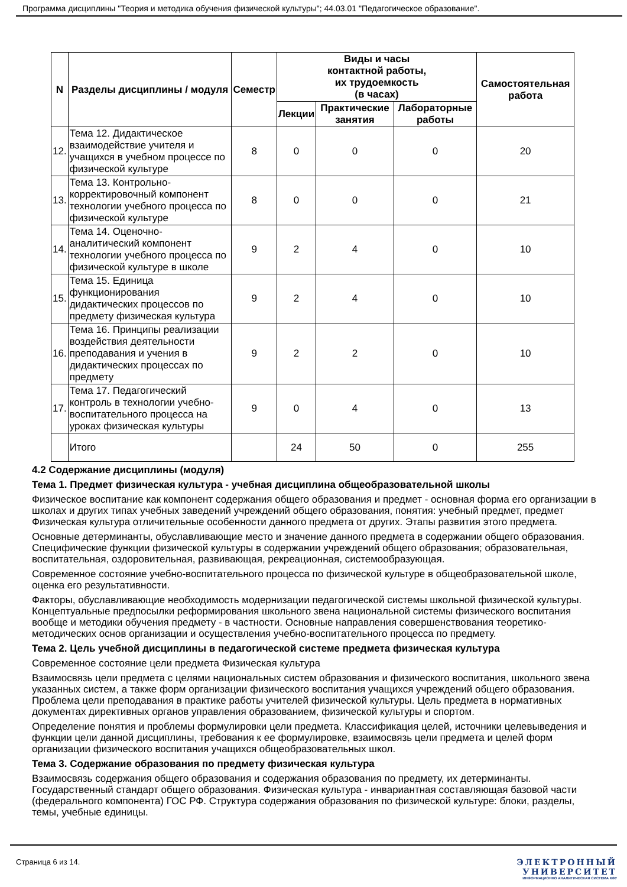Программа дисциплины "Теория и методика обучения физической культуры"; 44.03.01 "Педагогическое образование".
| N | Разделы дисциплины / модуля | Семестр | Виды и часы контактной работы, их трудоемкость (в часах) | | | Самостоятельная работа |
| --- | --- | --- | --- | --- | --- | --- |
| | | | Лекции | Практические занятия | Лабораторные работы | |
| 12. | Тема 12. Дидактическое взаимодействие учителя и учащихся в учебном процессе по физической культуре | 8 | 0 | 0 | 0 | 20 |
| 13. | Тема 13. Контрольно-корректировочный компонент технологии учебного процесса по физической культуре | 8 | 0 | 0 | 0 | 21 |
| 14. | Тема 14. Оценочно-аналитический компонент технологии учебного процесса по физической культуре в школе | 9 | 2 | 4 | 0 | 10 |
| 15. | Тема 15. Единица функционирования дидактических процессов по предмету физическая культура | 9 | 2 | 4 | 0 | 10 |
| 16. | Тема 16. Принципы реализации воздействия деятельности преподавания и учения в дидактических процессах по предмету | 9 | 2 | 2 | 0 | 10 |
| 17. | Тема 17. Педагогический контроль в технологии учебно-воспитательного процесса на уроках физическая культуры | 9 | 0 | 4 | 0 | 13 |
| | Итого | | 24 | 50 | 0 | 255 |
4.2 Содержание дисциплины (модуля)
Тема 1. Предмет физическая культура - учебная дисциплина общеобразовательной школы
Физическое воспитание как компонент содержания общего образования и предмет - основная форма его организации в школах и других типах учебных заведений учреждений общего образования, понятия: учебный предмет, предмет Физическая культура отличительные особенности данного предмета от других. Этапы развития этого предмета.
Основные детерминанты, обуславливающие место и значение данного предмета в содержании общего образования. Специфические функции физической культуры в содержании учреждений общего образования; образовательная, воспитательная, оздоровительная, развивающая, рекреационная, системообразующая.
Современное состояние учебно-воспитательного процесса по физической культуре в общеобразовательной школе, оценка его результативности.
Факторы, обуславливающие необходимость модернизации педагогической системы школьной физической культуры. Концептуальные предпосылки реформирования школьного звена национальной системы физического воспитания вообще и методики обучения предмету - в частности. Основные направления совершенствования теоретико-методических основ организации и осуществления учебно-воспитательного процесса по предмету.
Тема 2. Цель учебной дисциплины в педагогической системе предмета физическая культура
Современное состояние цели предмета Физическая культура
Взаимосвязь цели предмета с целями национальных систем образования и физического воспитания, школьного звена указанных систем, а также форм организации физического воспитания учащихся учреждений общего образования. Проблема цели преподавания в практике работы учителей физической культуры. Цель предмета в нормативных документах директивных органов управления образованием, физической культуры и спортом.
Определение понятия и проблемы формулировки цели предмета. Классификация целей, источники целевыведения и функции цели данной дисциплины, требования к ее формулировке, взаимосвязь цели предмета и целей форм организации физического воспитания учащихся общеобразовательных школ.
Тема 3. Содержание образования по предмету физическая культура
Взаимосвязь содержания общего образования и содержания образования по предмету, их детерминанты. Государственный стандарт общего образования. Физическая культура - инвариантная составляющая базовой части (федерального компонента) ГОС РФ. Структура содержания образования по физической культуре: блоки, разделы, темы, учебные единицы.
Страница 6 из 14. ЭЛЕКТРОННЫЙ
УНИВЕРСИТЕТ
ИНФОРМАЦИОННО АНАЛИТИЧЕСКАЯ СИСТЕМА КФУ